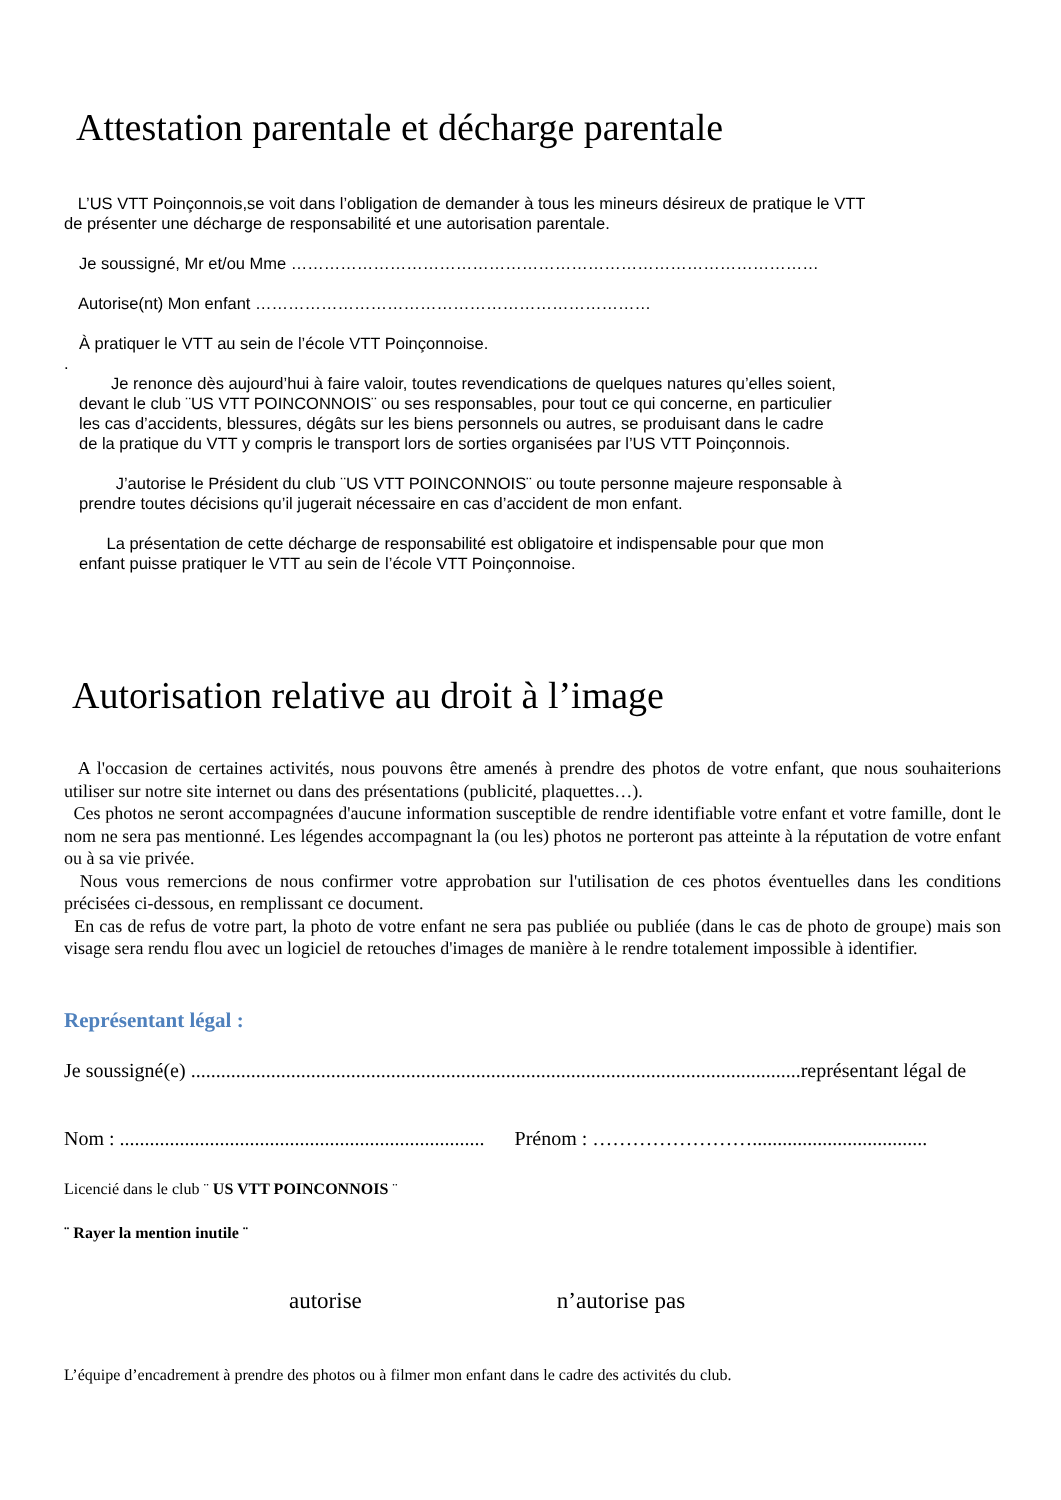Attestation parentale et décharge parentale
L’US VTT Poinçonnois,se voit dans l’obligation de demander à tous les mineurs désireux de pratique le VTT
de présenter une décharge de responsabilité et une autorisation parentale.
Je soussigné, Mr et/ou Mme ……………………………………………………………………………………
Autorise(nt) Mon enfant ………………………………………………………………
À pratiquer le VTT au sein de l’école VTT Poinçonnoise.
.
Je renonce dès aujourd’hui à faire valoir, toutes revendications de quelques natures qu’elles soient,
devant le club ¨US VTT POINCONNOIS¨ ou ses responsables, pour tout ce qui concerne, en particulier
les cas d’accidents, blessures, dégâts sur les biens personnels ou autres, se produisant dans le cadre
de la pratique du VTT y compris le transport lors de sorties organisées par l’US VTT Poinçonnois.
J’autorise le Président du club ¨US VTT POINCONNOIS¨ ou toute personne majeure responsable à
prendre toutes décisions qu’il jugerait nécessaire en cas d’accident de mon enfant.
La présentation de cette décharge de responsabilité est obligatoire et indispensable pour que mon
enfant puisse pratiquer le VTT au sein de l’école VTT Poinçonnoise.
Autorisation relative au droit à l’image
A l'occasion de certaines activités, nous pouvons être amenés à prendre des photos de votre enfant, que nous souhaiterions utiliser sur notre site internet ou dans des présentations (publicité, plaquettes…).
Ces photos ne seront accompagnées d'aucune information susceptible de rendre identifiable votre enfant et votre famille, dont le nom ne sera pas mentionné. Les légendes accompagnant la (ou les) photos ne porteront pas atteinte à la réputation de votre enfant ou à sa vie privée.
Nous vous remercions de nous confirmer votre approbation sur l'utilisation de ces photos éventuelles dans les conditions précisées ci-dessous, en remplissant ce document.
En cas de refus de votre part, la photo de votre enfant ne sera pas publiée ou publiée (dans le cas de photo de groupe) mais son visage sera rendu flou avec un logiciel de retouches d'images de manière à le rendre totalement impossible à identifier.
Représentant légal :
Je soussigné(e) ..........................................................................................................................représentant légal de
Nom : ......................................................................... Prénom : ……………………...................................
Licencié dans le club ¨ US VTT POINCONNOIS ¨
¨ Rayer la mention inutile ¨
autorise n’autorise pas
L’équipe d’encadrement à prendre des photos ou à filmer mon enfant dans le cadre des activités du club.